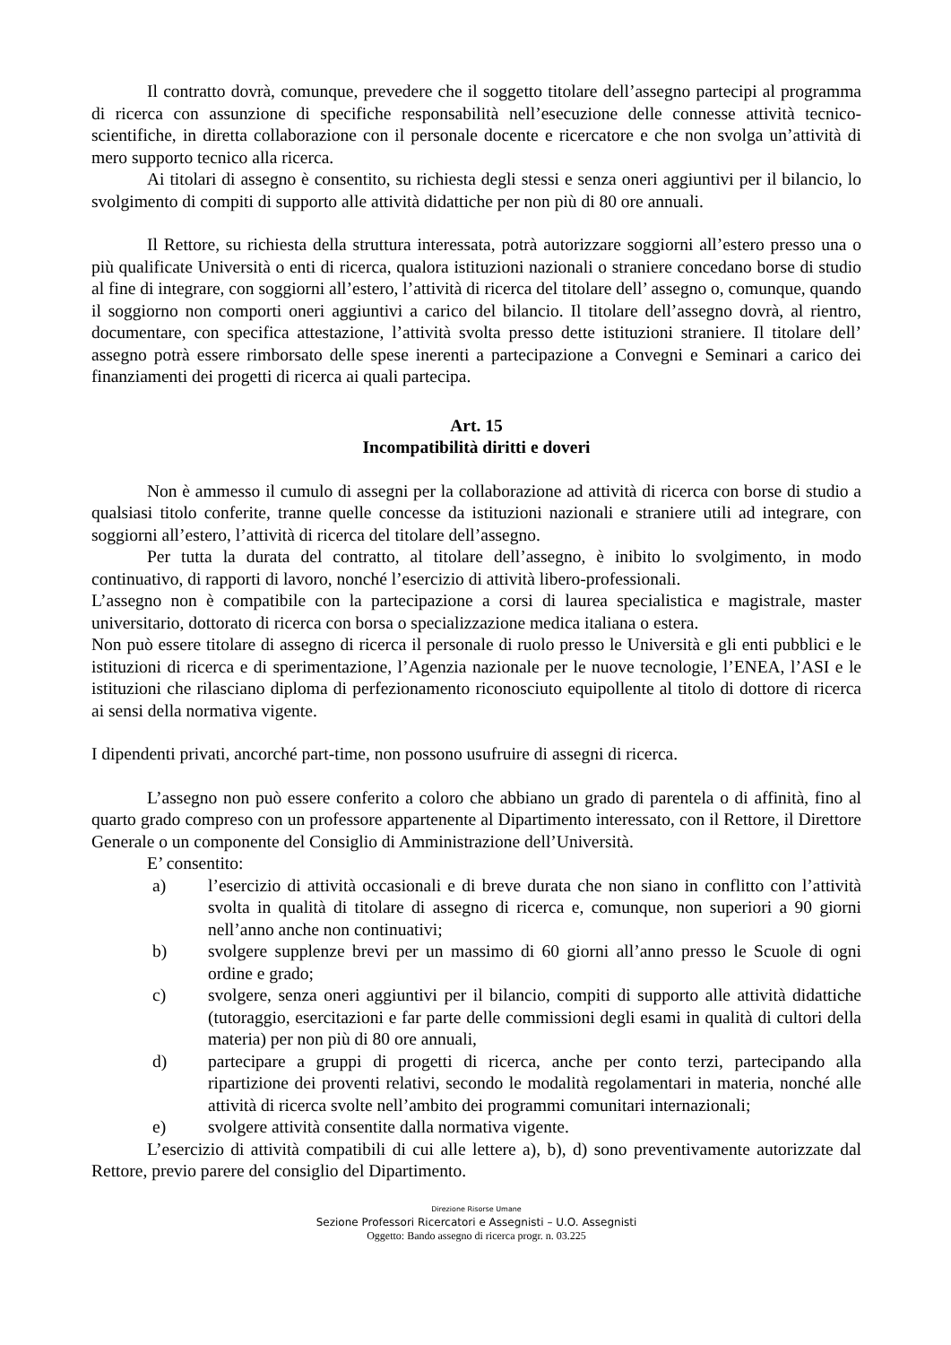Il contratto dovrà, comunque, prevedere che il soggetto titolare dell’assegno partecipi al programma di ricerca con assunzione di specifiche responsabilità nell’esecuzione delle connesse attività tecnico-scientifiche, in diretta collaborazione con il personale docente e ricercatore e che non svolga un’attività di mero supporto tecnico alla ricerca.
Ai titolari di assegno è consentito, su richiesta degli stessi e senza oneri aggiuntivi per il bilancio, lo svolgimento di compiti di supporto alle attività didattiche per non più di 80 ore annuali.
Il Rettore, su richiesta della struttura interessata, potrà autorizzare soggiorni all’estero presso una o più qualificate Università o enti di ricerca, qualora istituzioni nazionali o straniere concedano borse di studio al fine di integrare, con soggiorni all’estero, l’attività di ricerca del titolare dell’ assegno o, comunque, quando il soggiorno non comporti oneri aggiuntivi a carico del bilancio. Il titolare dell’assegno dovrà, al rientro, documentare, con specifica attestazione, l’attività svolta presso dette istituzioni straniere. Il titolare dell’ assegno potrà essere rimborsato delle spese inerenti a partecipazione a Convegni e Seminari a carico dei finanziamenti dei progetti di ricerca ai quali partecipa.
Art. 15
Incompatibilità diritti e doveri
Non è ammesso il cumulo di assegni per la collaborazione ad attività di ricerca con borse di studio a qualsiasi titolo conferite, tranne quelle concesse da istituzioni nazionali e straniere utili ad integrare, con soggiorni all’estero, l’attività di ricerca del titolare dell’assegno.
Per tutta la durata del contratto, al titolare dell’assegno, è inibito lo svolgimento, in modo continuativo, di rapporti di lavoro, nonché l’esercizio di attività libero-professionali.
L’assegno non è compatibile con la partecipazione a corsi di laurea specialistica e magistrale, master universitario, dottorato di ricerca con borsa o specializzazione medica italiana o estera.
Non può essere titolare di assegno di ricerca il personale di ruolo presso le Università e gli enti pubblici e le istituzioni di ricerca e di sperimentazione, l’Agenzia nazionale per le nuove tecnologie, l’ENEA, l’ASI e le istituzioni che rilasciano diploma di perfezionamento riconosciuto equipollente al titolo di dottore di ricerca ai sensi della normativa vigente.
I dipendenti privati, ancorché part-time, non possono usufruire di assegni di ricerca.
L’assegno non può essere conferito a coloro che abbiano un grado di parentela o di affinità, fino al quarto grado compreso con un professore appartenente al Dipartimento interessato, con il Rettore, il Direttore Generale o un componente del Consiglio di Amministrazione dell’Università.
E’ consentito:
a) l’esercizio di attività occasionali e di breve durata che non siano in conflitto con l’attività svolta in qualità di titolare di assegno di ricerca e, comunque, non superiori a 90 giorni nell’anno anche non continuativi;
b) svolgere supplenze brevi per un massimo di 60 giorni all’anno presso le Scuole di ogni ordine e grado;
c) svolgere, senza oneri aggiuntivi per il bilancio, compiti di supporto alle attività didattiche (tutoraggio, esercitazioni e far parte delle commissioni degli esami in qualità di cultori della materia) per non più di 80 ore annuali,
d) partecipare a gruppi di progetti di ricerca, anche per conto terzi, partecipando alla ripartizione dei proventi relativi, secondo le modalità regolamentari in materia, nonché alle attività di ricerca svolte nell’ambito dei programmi comunitari internazionali;
e) svolgere attività consentite dalla normativa vigente.
L’esercizio di attività compatibili di cui alle lettere a), b), d) sono preventivamente autorizzate dal Rettore, previo parere del consiglio del Dipartimento.
Direzione Risorse Umane
Sezione Professori Ricercatori e Assegnisti – U.O. Assegnisti
Oggetto: Bando assegno di ricerca progr. n. 03.225